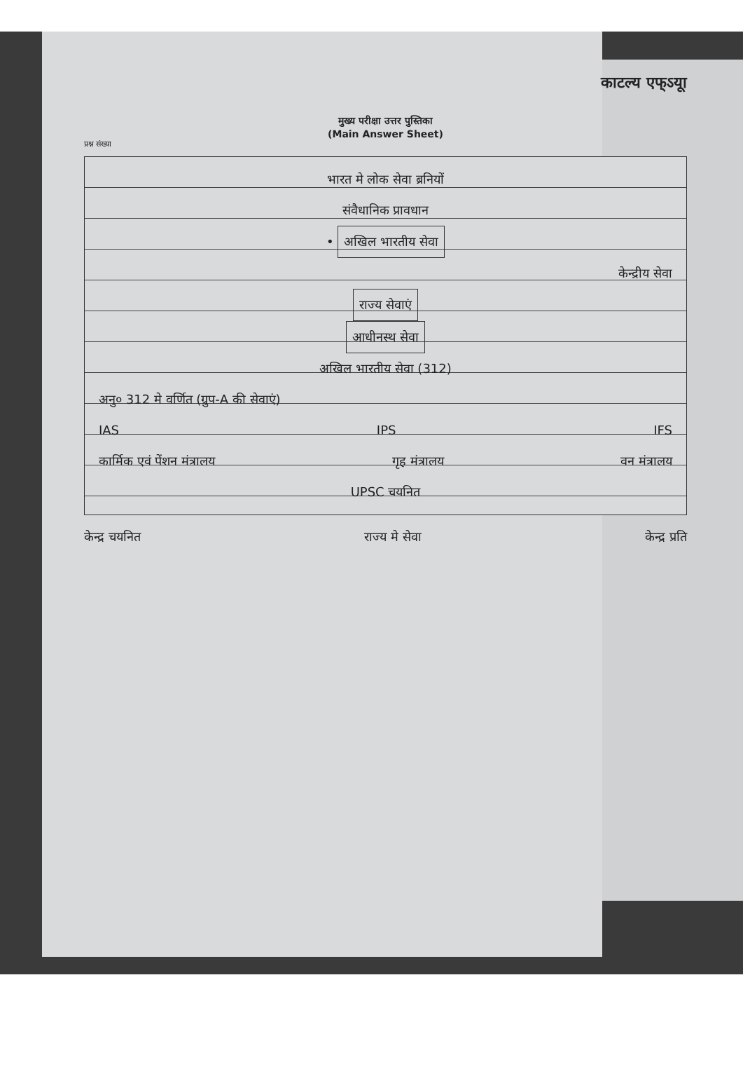काटल्य एफ्ऽयूा
मुख्य परीक्षा उत्तर पुस्तिका
(Main Answer Sheet)
प्रश्न संख्या
भारत मे लोक सेवा ब्रनियों
संवैधानिक प्रावधान
• अखिल भारतीय सेवा
केन्द्रीय सेवा
राज्य सेवाएं
आधीनस्थ सेवा
अखिल भारतीय सेवा (312)
अनु० 312 मे वर्णित (ग्रुप-A की सेवाएं)
IAS IPS IFS
कार्मिक एवं पेंशन मंत्रालय गृह मंत्रालय वन मंत्रालय
UPSC चयनित
केन्द्र चयनित राज्य मे सेवा केन्द्र प्रति